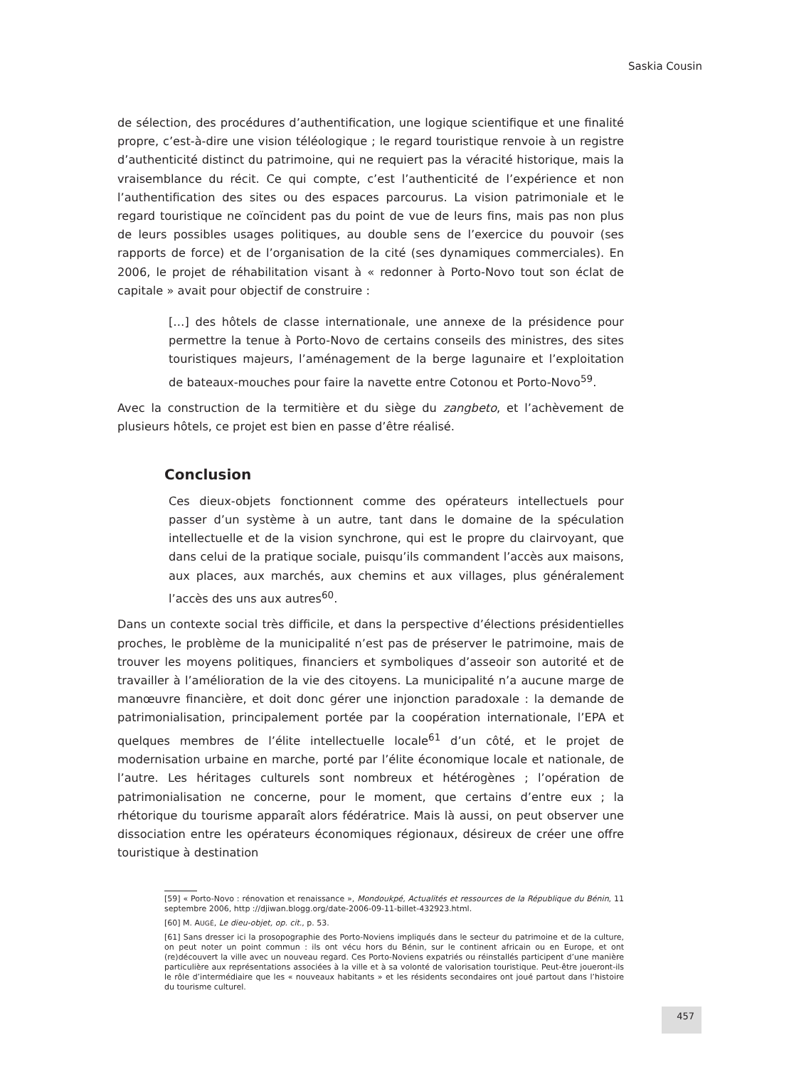Saskia Cousin
de sélection, des procédures d’authentification, une logique scientifique et une finalité propre, c’est-à-dire une vision téléologique ; le regard touristique renvoie à un registre d’authenticité distinct du patrimoine, qui ne requiert pas la véracité historique, mais la vraisemblance du récit. Ce qui compte, c’est l’authenticité de l’expérience et non l’authentification des sites ou des espaces parcourus. La vision patrimoniale et le regard touristique ne coïncident pas du point de vue de leurs fins, mais pas non plus de leurs possibles usages politiques, au double sens de l’exercice du pouvoir (ses rapports de force) et de l’organisation de la cité (ses dynamiques commerciales). En 2006, le projet de réhabilitation visant à « redonner à Porto-Novo tout son éclat de capitale » avait pour objectif de construire :
[…] des hôtels de classe internationale, une annexe de la présidence pour permettre la tenue à Porto-Novo de certains conseils des ministres, des sites touristiques majeurs, l’aménagement de la berge lagunaire et l’exploitation de bateaux-mouches pour faire la navette entre Cotonou et Porto-Novo<sup>59</sup>.
Avec la construction de la termitière et du siège du zangbeto, et l’achèvement de plusieurs hôtels, ce projet est bien en passe d’être réalisé.
Conclusion
Ces dieux-objets fonctionnent comme des opérateurs intellectuels pour passer d’un système à un autre, tant dans le domaine de la spéculation intellectuelle et de la vision synchrone, qui est le propre du clairvoyant, que dans celui de la pratique sociale, puisqu’ils commandent l’accès aux maisons, aux places, aux marchés, aux chemins et aux villages, plus généralement l’accès des uns aux autres<sup>60</sup>.
Dans un contexte social très difficile, et dans la perspective d’élections présidentielles proches, le problème de la municipalité n’est pas de préserver le patrimoine, mais de trouver les moyens politiques, financiers et symboliques d’asseoir son autorité et de travailler à l’amélioration de la vie des citoyens. La municipalité n’a aucune marge de manœuvre financière, et doit donc gérer une injonction paradoxale : la demande de patrimonialisation, principalement portée par la coopération internationale, l’EPA et quelques membres de l’élite intellectuelle locale<sup>61</sup> d’un côté, et le projet de modernisation urbaine en marche, porté par l’élite économique locale et nationale, de l’autre. Les héritages culturels sont nombreux et hétérogènes ; l’opération de patrimonialisation ne concerne, pour le moment, que certains d’entre eux ; la rhétorique du tourisme apparaît alors fédératrice. Mais là aussi, on peut observer une dissociation entre les opérateurs économiques régionaux, désireux de créer une offre touristique à destination
[59] « Porto-Novo : rénovation et renaissance », Mondoukpé, Actualités et ressources de la République du Bénin, 11 septembre 2006, http ://djiwan.blogg.org/date-2006-09-11-billet-432923.html.
[60] M. AUGÉ, Le dieu-objet, op. cit., p. 53.
[61] Sans dresser ici la prosopographie des Porto-Noviens impliqués dans le secteur du patrimoine et de la culture, on peut noter un point commun : ils ont vécu hors du Bénin, sur le continent africain ou en Europe, et ont (re)découvert la ville avec un nouveau regard. Ces Porto-Noviens expatriés ou réinstallés participent d’une manière particulière aux représentations associées à la ville et à sa volonté de valorisation touristique. Peut-être joueront-ils le rôle d’intermédiaire que les « nouveaux habitants » et les résidents secondaires ont joué partout dans l’histoire du tourisme culturel.
457